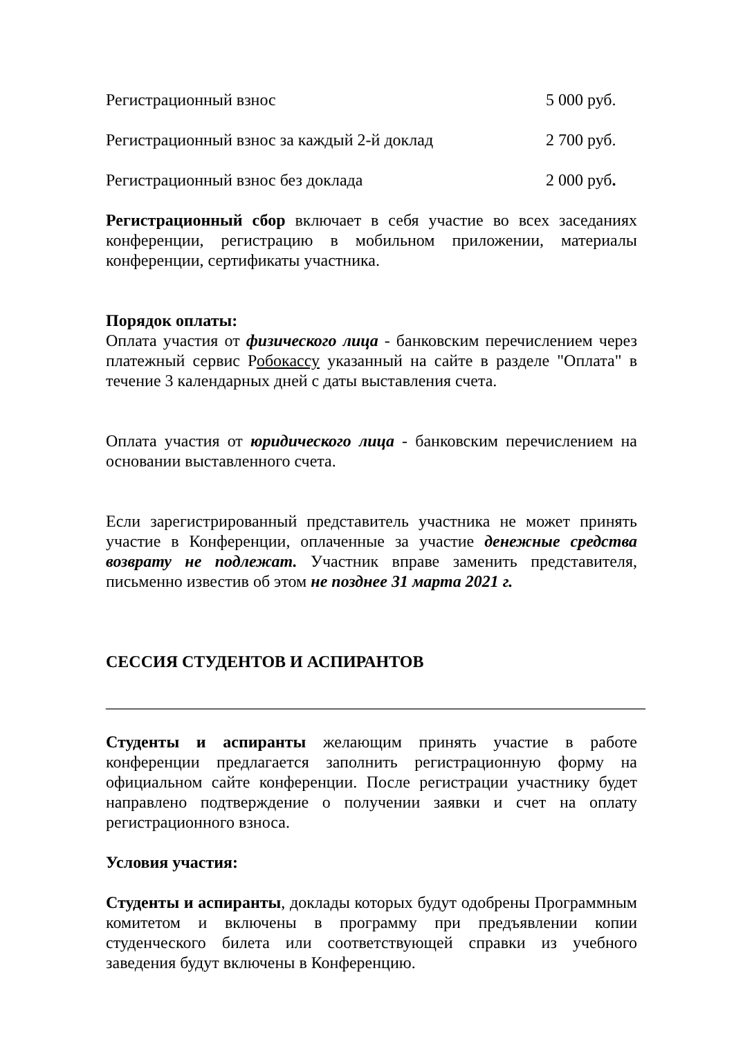Регистрационный взнос 5 000 руб.
Регистрационный взнос за каждый 2-й доклад 2 700 руб.
Регистрационный взнос без доклада 2 000 руб.
Регистрационный сбор включает в себя участие во всех заседаниях конференции, регистрацию в мобильном приложении, материалы конференции, сертификаты участника.
Порядок оплаты:
Оплата участия от физического лица - банковским перечислением через платежный сервис Робокассу указанный на сайте в разделе "Оплата" в течение 3 календарных дней с даты выставления счета.
Оплата участия от юридического лица - банковским перечислением на основании выставленного счета.
Если зарегистрированный представитель участника не может принять участие в Конференции, оплаченные за участие денежные средства возврату не подлежат. Участник вправе заменить представителя, письменно известив об этом не позднее 31 марта 2021 г.
СЕССИЯ СТУДЕНТОВ И АСПИРАНТОВ
_________________________________________________________________
Студенты и аспиранты желающим принять участие в работе конференции предлагается заполнить регистрационную форму на официальном сайте конференции. После регистрации участнику будет направлено подтверждение о получении заявки и счет на оплату регистрационного взноса.
Условия участия:
Студенты и аспиранты, доклады которых будут одобрены Программным комитетом и включены в программу при предъявлении копии студенческого билета или соответствующей справки из учебного заведения будут включены в Конференцию.